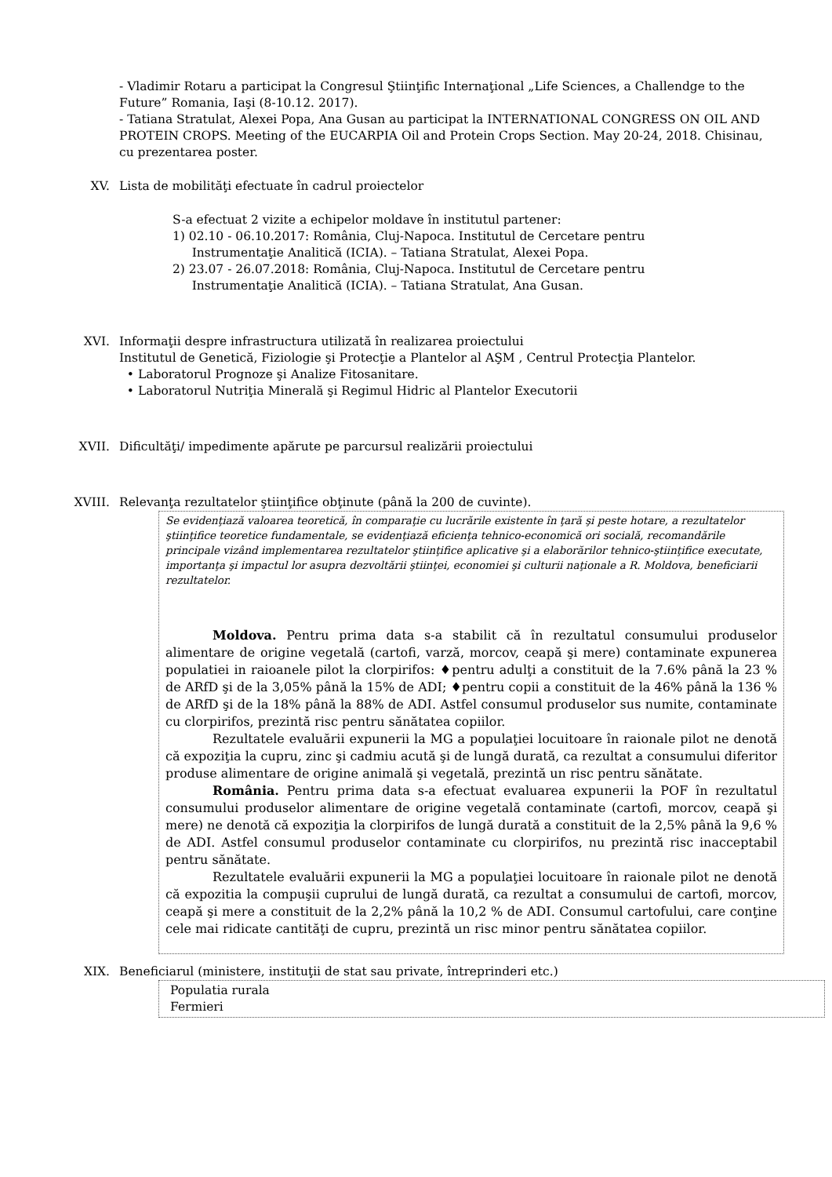- Vladimir Rotaru a participat la Congresul Ştiinţific Internaţional „Life Sciences, a Challendge to the Future” Romania, Iaşi (8-10.12. 2017).
- Tatiana Stratulat, Alexei Popa, Ana Gusan au participat la INTERNATIONAL CONGRESS ON OIL AND PROTEIN CROPS. Meeting of the EUCARPIA Oil and Protein Crops Section. May 20-24, 2018. Chisinau, cu prezentarea poster.
XV. Lista de mobilităţi efectuate în cadrul proiectelor
S-a efectuat 2 vizite a echipelor moldave în institutul partener:
1) 02.10 - 06.10.2017: România, Cluj-Napoca. Institutul de Cercetare pentru
Instrumentaţie Analitică (ICIA). – Tatiana Stratulat, Alexei Popa.
2) 23.07 - 26.07.2018: România, Cluj-Napoca. Institutul de Cercetare pentru
Instrumentaţie Analitică (ICIA). – Tatiana Stratulat, Ana Gusan.
XVI. Informaţii despre infrastructura utilizată în realizarea proiectului
Institutul de Genetică, Fiziologie şi Protecţie a Plantelor al AŞM , Centrul Protecţia Plantelor.
• Laboratorul Prognoze şi Analize Fitosanitare.
• Laboratorul Nutriţia Minerală şi Regimul Hidric al Plantelor Executorii
XVII. Dificultăţi/ impedimente apărute pe parcursul realizării proiectului
XVIII. Relevanţa rezultatelor ştiinţifice obţinute (până la 200 de cuvinte).
Se evidenţiază valoarea teoretică, în comparaţie cu lucrările existente în ţară şi peste hotare, a rezultatelor ştiinţifice teoretice fundamentale, se evidenţiază eficienţa tehnico-economică ori socială, recomandările principale vizând implementarea rezultatelor ştiinţifice aplicative şi a elaborărilor tehnico-ştiinţifice executate, importanţa şi impactul lor asupra dezvoltării ştiinţei, economiei şi culturii naţionale a R. Moldova, beneficiarii rezultatelor.
Moldova. Pentru prima data s-a stabilit că în rezultatul consumului produselor alimentare de origine vegetală (cartofi, varză, morcov, ceapă şi mere) contaminate expunerea populatiei in raioanele pilot la clorpirifos: ♦pentru adulţi a constituit de la 7.6% până la 23 % de ARfD şi de la 3,05% până la 15% de ADI; ♦pentru copii a constituit de la 46% până la 136 % de ARfD şi de la 18% până la 88% de ADI. Astfel consumul produselor sus numite, contaminate cu clorpirifos, prezintă risc pentru sănătatea copiilor.
Rezultatele evaluării expunerii la MG a populaţiei locuitoare în raionale pilot ne denotă că expoziţia la cupru, zinc şi cadmiu acută şi de lungă durată, ca rezultat a consumului diferitor produse alimentare de origine animală şi vegetală, prezintă un risc pentru sănătate.
România. Pentru prima data s-a efectuat evaluarea expunerii la POF în rezultatul consumului produselor alimentare de origine vegetală contaminate (cartofi, morcov, ceapă şi mere) ne denotă că expoziţia la clorpirifos de lungă durată a constituit de la 2,5% până la 9,6 % de ADI. Astfel consumul produselor contaminate cu clorpirifos, nu prezintă risc inacceptabil pentru sănătate.
Rezultatele evaluării expunerii la MG a populaţiei locuitoare în raionale pilot ne denotă că expozitia la compuşii cuprului de lungă durată, ca rezultat a consumului de cartofi, morcov, ceapă şi mere a constituit de la 2,2% până la 10,2 % de ADI. Consumul cartofului, care conţine cele mai ridicate cantităţi de cupru, prezintă un risc minor pentru sănătatea copiilor.
XIX. Beneficiarul (ministere, instituţii de stat sau private, întreprinderi etc.)
Populatia rurala
Fermieri